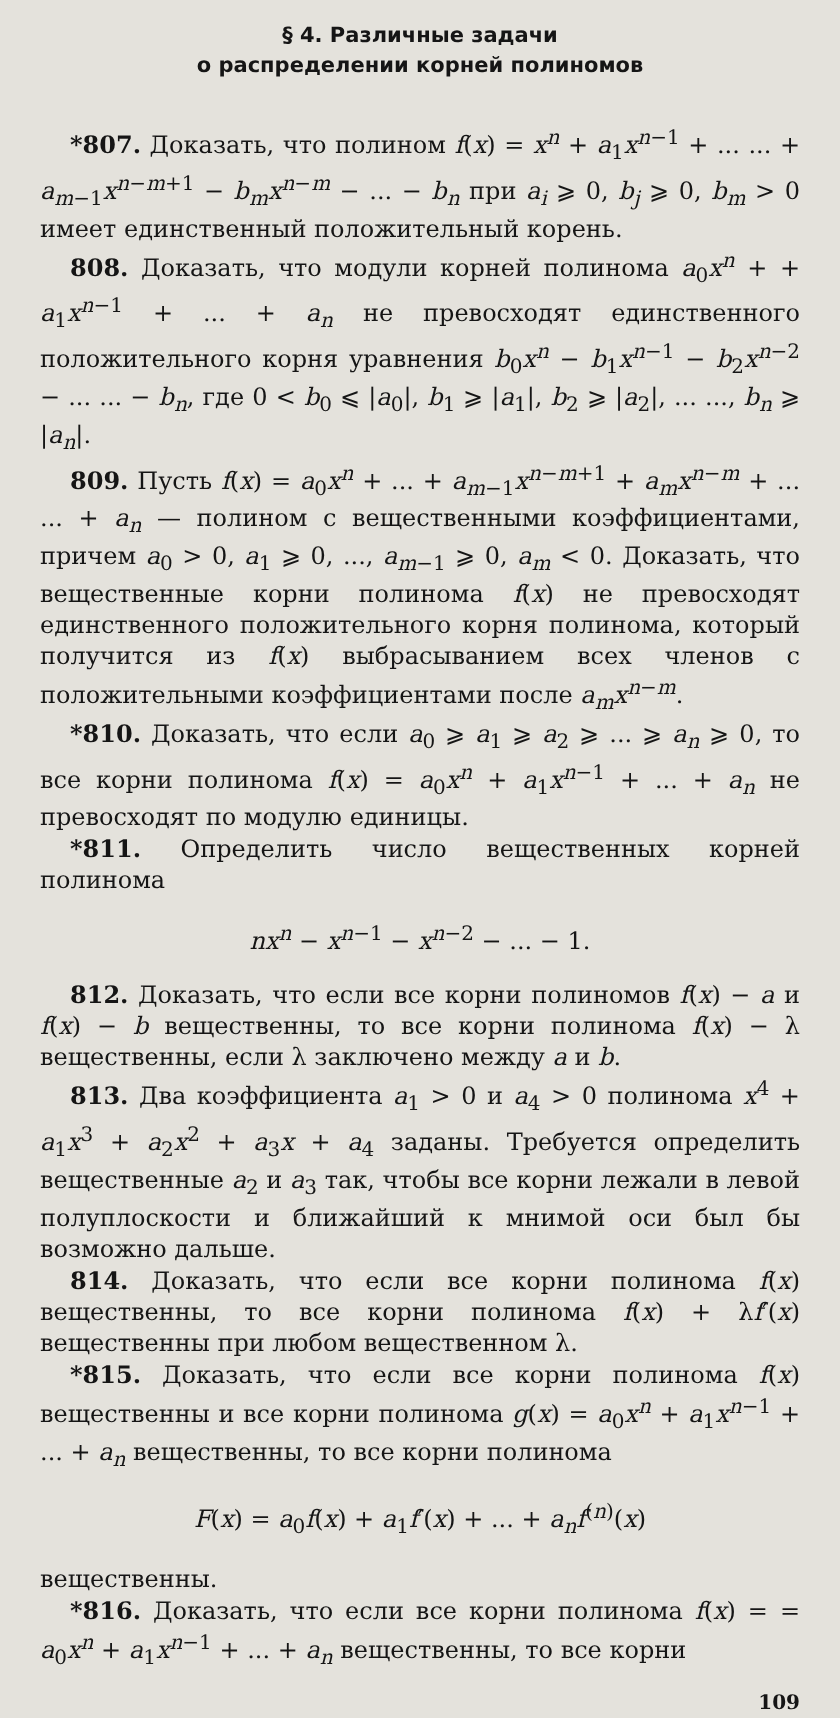§ 4. Различные задачи
о распределении корней полиномов
*807. Доказать, что полином f(x) = x<sup>n</sup> + a<sub>1</sub>x<sup>n−1</sup> + ... ... + a<sub>m−1</sub>x<sup>n−m+1</sup> − b<sub>m</sub>x<sup>n−m</sup> − ... − b<sub>n</sub> при a<sub>i</sub> ⩾ 0, b<sub>j</sub> ⩾ 0, b<sub>m</sub> > 0 имеет единственный положительный корень.
808. Доказать, что модули корней полинома a<sub>0</sub>x<sup>n</sup> + + a<sub>1</sub>x<sup>n−1</sup> + ... + a<sub>n</sub> не превосходят единственного положительного корня уравнения b<sub>0</sub>x<sup>n</sup> − b<sub>1</sub>x<sup>n−1</sup> − b<sub>2</sub>x<sup>n−2</sup> − ... ... − b<sub>n</sub>, где 0 < b<sub>0</sub> ⩽ |a<sub>0</sub>|, b<sub>1</sub> ⩾ |a<sub>1</sub>|, b<sub>2</sub> ⩾ |a<sub>2</sub>|, ... ..., b<sub>n</sub> ⩾ |a<sub>n</sub>|.
809. Пусть f(x) = a<sub>0</sub>x<sup>n</sup> + ... + a<sub>m−1</sub>x<sup>n−m+1</sup> + a<sub>m</sub>x<sup>n−m</sup> + ... ... + a<sub>n</sub> — полином с вещественными коэффициентами, причем a<sub>0</sub> > 0, a<sub>1</sub> ⩾ 0, ..., a<sub>m−1</sub> ⩾ 0, a<sub>m</sub> < 0. Доказать, что вещественные корни полинома f(x) не превосходят единственного положительного корня полинома, который получится из f(x) выбрасыванием всех членов с положительными коэффициентами после a<sub>m</sub>x<sup>n−m</sup>.
*810. Доказать, что если a<sub>0</sub> ⩾ a<sub>1</sub> ⩾ a<sub>2</sub> ⩾ ... ⩾ a<sub>n</sub> ⩾ 0, то все корни полинома f(x) = a<sub>0</sub>x<sup>n</sup> + a<sub>1</sub>x<sup>n−1</sup> + ... + a<sub>n</sub> не превосходят по модулю единицы.
*811. Определить число вещественных корней полинома
nx<sup>n</sup> − x<sup>n−1</sup> − x<sup>n−2</sup> − ... − 1.
812. Доказать, что если все корни полиномов f(x) − a и f(x) − b вещественны, то все корни полинома f(x) − λ вещественны, если λ заключено между a и b.
813. Два коэффициента a<sub>1</sub> > 0 и a<sub>4</sub> > 0 полинома x<sup>4</sup> + a<sub>1</sub>x<sup>3</sup> + a<sub>2</sub>x<sup>2</sup> + a<sub>3</sub>x + a<sub>4</sub> заданы. Требуется определить вещественные a<sub>2</sub> и a<sub>3</sub> так, чтобы все корни лежали в левой полуплоскости и ближайший к мнимой оси был бы возможно дальше.
814. Доказать, что если все корни полинома f(x) вещественны, то все корни полинома f(x) + λf′(x) вещественны при любом вещественном λ.
*815. Доказать, что если все корни полинома f(x) вещественны и все корни полинома g(x) = a<sub>0</sub>x<sup>n</sup> + a<sub>1</sub>x<sup>n−1</sup> + ... + a<sub>n</sub> вещественны, то все корни полинома
F(x) = a<sub>0</sub>f(x) + a<sub>1</sub>f′(x) + ... + a<sub>n</sub>f<sup>(n)</sup>(x)
вещественны.
*816. Доказать, что если все корни полинома f(x) = = a<sub>0</sub>x<sup>n</sup> + a<sub>1</sub>x<sup>n−1</sup> + ... + a<sub>n</sub> вещественны, то все корни
109